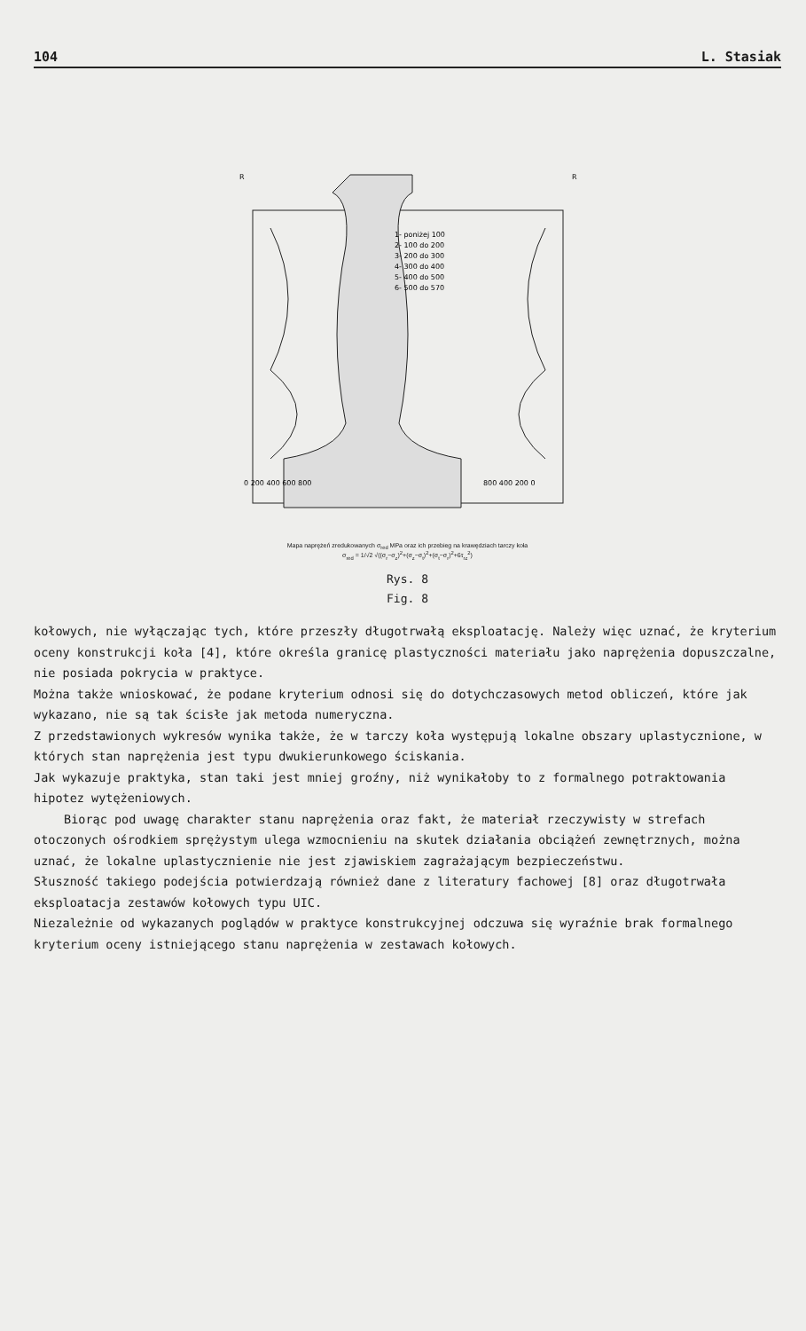104 L. Stasiak
1- poniżej 100
2- 100 do 200
3- 200 do 300
4- 300 do 400
5- 400 do 500
6- 500 do 570
0 200 400 600 800
800 400 200 0
R
R
Mapa naprężeń zredukowanych σ<sub>red</sub> MPa oraz ich przebieg na krawędziach tarczy koła
σ<sub>red</sub> = 1/√2 √((σ<sub>r</sub>−σ<sub>z</sub>)<sup>2</sup>+(σ<sub>z</sub>−σ<sub>t</sub>)<sup>2</sup>+(σ<sub>t</sub>−σ<sub>r</sub>)<sup>2</sup>+6τ<sub>rz</sub><sup>2</sup>)
Rys. 8
Fig. 8
kołowych, nie wyłączając tych, które przeszły długotrwałą eksploatację. Należy więc uznać, że kryterium oceny konstrukcji koła [4], które określa granicę plastyczności materiału jako naprężenia dopuszczalne, nie posiada pokrycia w praktyce.
Można także wnioskować, że podane kryterium odnosi się do dotychczasowych metod obliczeń, które jak wykazano, nie są tak ścisłe jak metoda numeryczna.
Z przedstawionych wykresów wynika także, że w tarczy koła występują lokalne obszary uplastycznione, w których stan naprężenia jest typu dwukierunkowego ściskania.
Jak wykazuje praktyka, stan taki jest mniej groźny, niż wynikałoby to z formalnego potraktowania hipotez wytężeniowych.
Biorąc pod uwagę charakter stanu naprężenia oraz fakt, że materiał rzeczywisty w strefach otoczonych ośrodkiem sprężystym ulega wzmocnieniu na skutek działania obciążeń zewnętrznych, można uznać, że lokalne uplastycznienie nie jest zjawiskiem zagrażającym bezpieczeństwu.
Słuszność takiego podejścia potwierdzają również dane z literatury fachowej [8] oraz długotrwała eksploatacja zestawów kołowych typu UIC.
Niezależnie od wykazanych poglądów w praktyce konstrukcyjnej odczuwa się wyraźnie brak formalnego kryterium oceny istniejącego stanu naprężenia w zestawach kołowych.